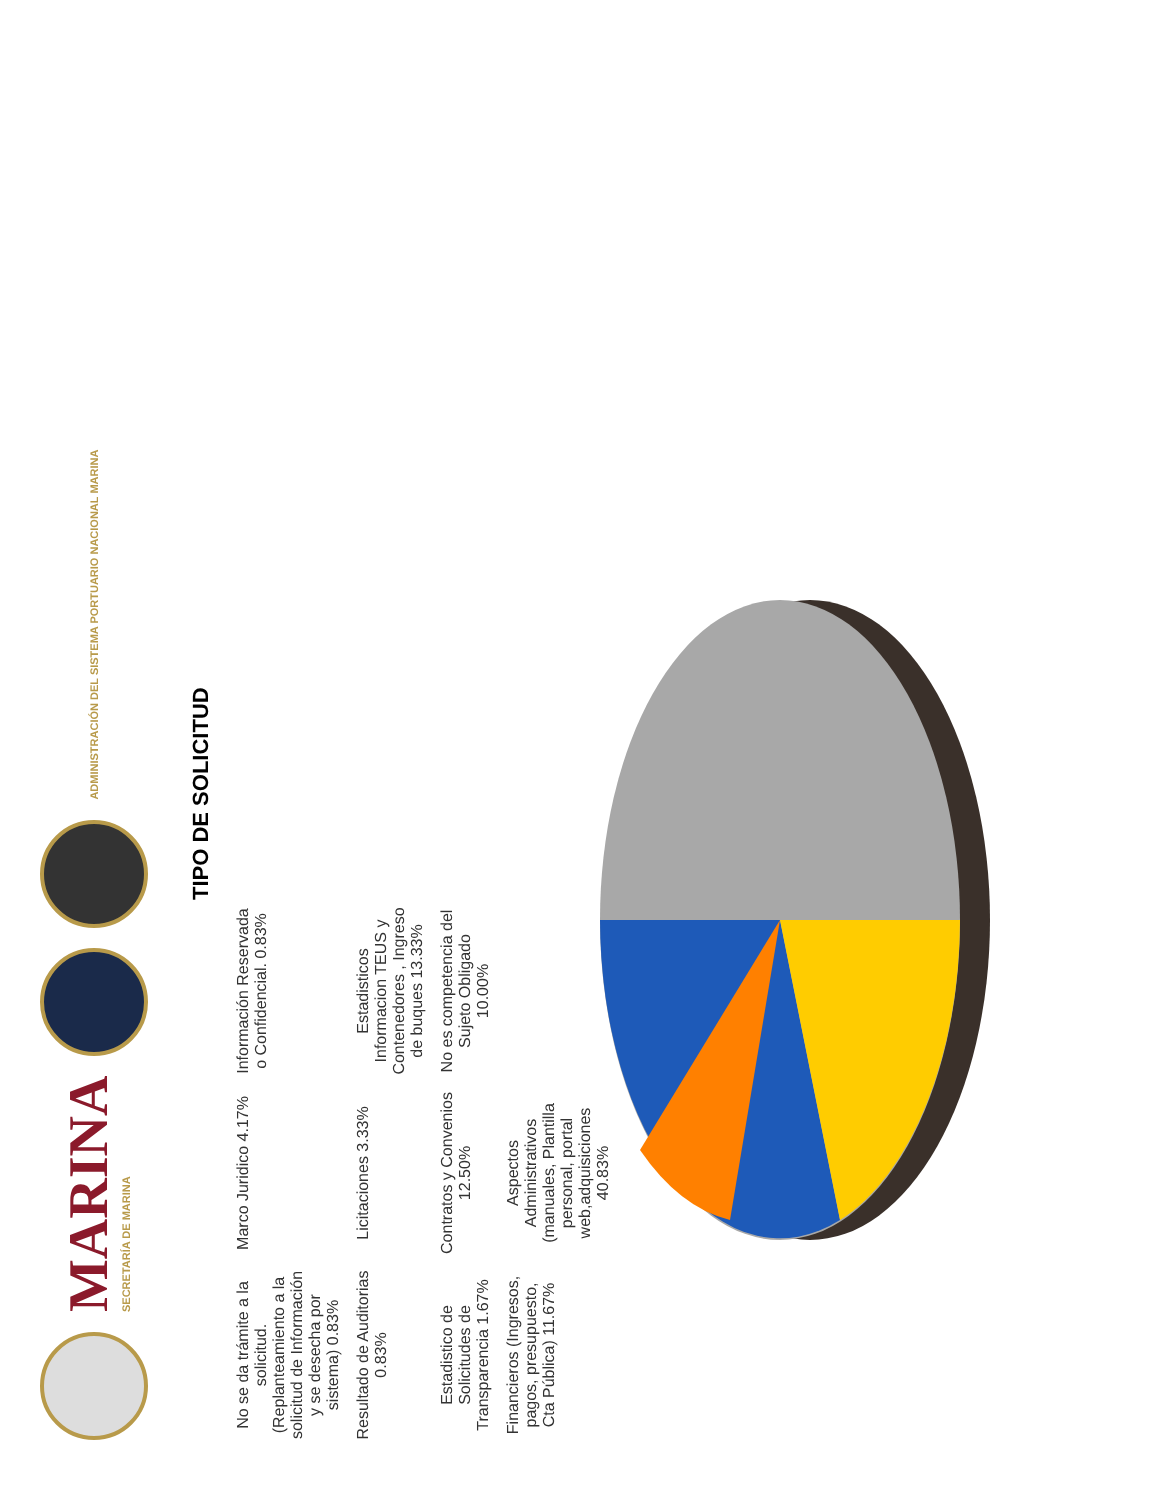MARINA
SECRETARÍA DE MARINA
ADMINISTRACIÓN DEL SISTEMA PORTUARIO NACIONAL MARINA
TIPO DE SOLICITUD
No se da trámite a la solicitud. (Replanteamiento a la solicitud de Información y se desecha por sistema) 0.83%
Marco Juridico 4.17%
Información Reservada o Confidencial. 0.83%
Resultado de Auditorias 0.83%
Licitaciones 3.33%
Estadisticos Informacion TEUS y Contenedores , Ingreso de buques 13.33%
Estadistico de Solicitudes de Transparencia 1.67%
Contratos y Convenios 12.50%
No es competencia del Sujeto Obligado 10.00%
Financieros (Ingresos, pagos, presupuesto, Cta Pública) 11.67%
Aspectos Administrativos (manuales, Plantilla personal, portal web,adquisiciones 40.83%